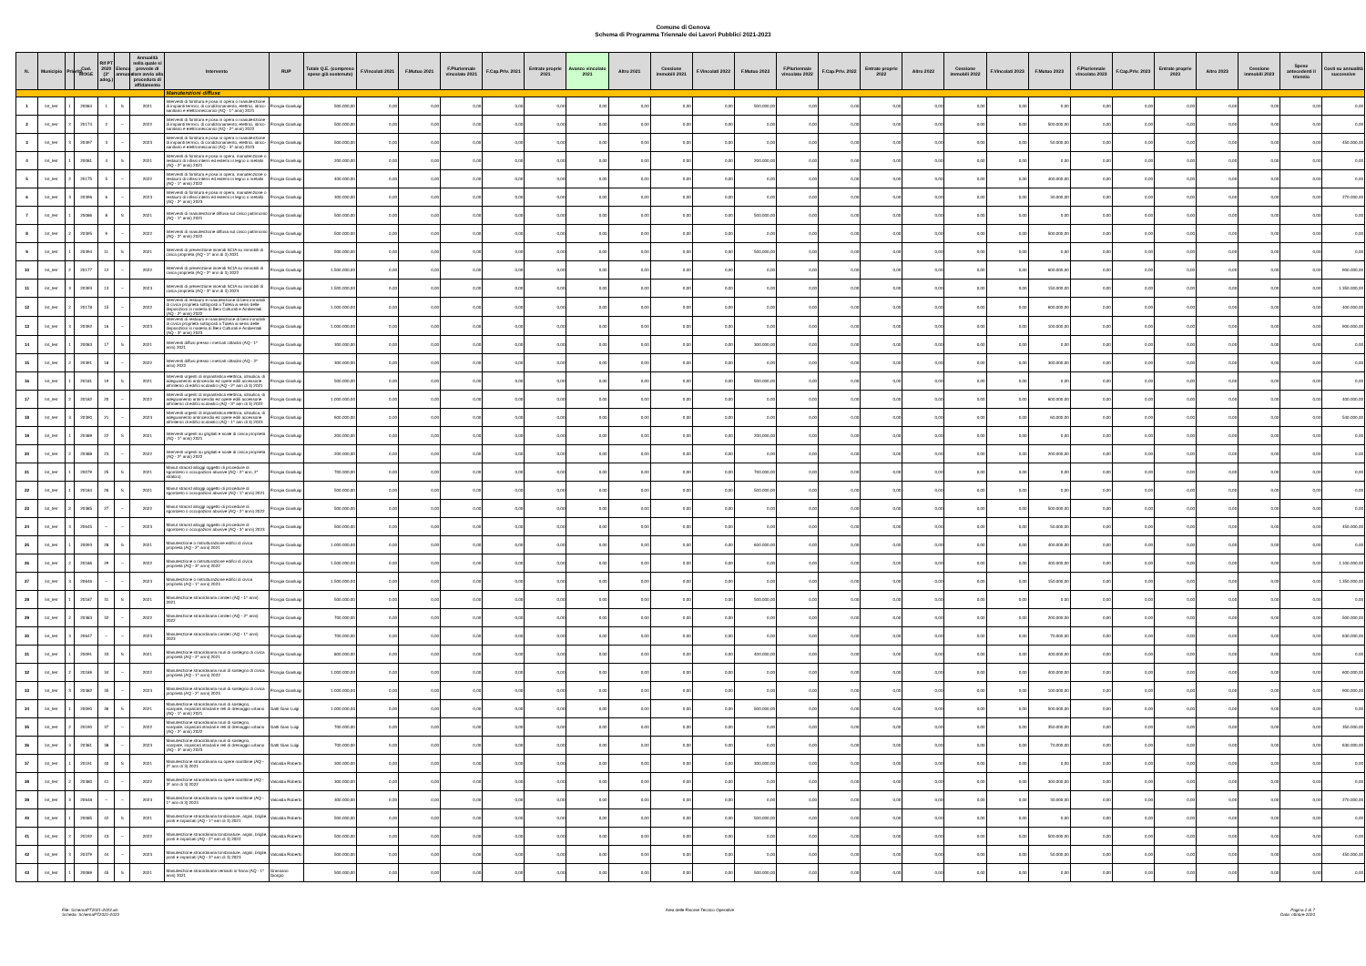Comune di Genova
Schema di Programma Triennale dei Lavori Pubblici 2021-2023
| N. | Municipio | Priorità | Cod. MOGE | Rif PT 2020 (3° adeg.) | Elenco annuale | Annualità nella quale si prevede di dare avvio alla procedura di affidamento | Intervento | RUP | Totale Q.E. (compreso spese già sostenute) | F.Vincolati 2021 | F.Mutuo 2021 | F.Pluriennale vincolato 2021 | F.Cap.Priv. 2021 | Entrate proprie 2021 | Avanzo vincolato 2021 | Altro 2021 | Cessione immobili 2021 | F.Vincolati 2022 | F.Mutuo 2022 | F.Pluriennale vincolato 2022 | F.Cap.Priv. 2022 | Entrate proprie 2022 | Altro 2022 | Cessione immobili 2022 | F.Vincolati 2023 | F.Mutuo 2023 | F.Pluriennale vincolato 2023 | F.Cap.Priv. 2023 | Entrate proprie 2023 | Altro 2023 | Cessione immobili 2023 | Spese antecedenti il triennio | Costi su annualità successive |
| --- | --- | --- | --- | --- | --- | --- | --- | --- | --- | --- | --- | --- | --- | --- | --- | --- | --- | --- | --- | --- | --- | --- | --- | --- | --- | --- | --- | --- | --- | --- | --- | --- | --- |
| | | | | | | | Manutenzioni diffuse | | | | | | | | | | | | | | | | | | | | | | | | | | |
| 1 | Int_terr | 1 | 20084 | 1 | S | 2021 | Interventi di fornitura e posa in opera o manutenzione di impianti termici, di condizionamento, elettrici, idrico-sanitario e elettromeccanici (AQ - 1^ anni) 2021 | Frongia Gianluigi | 500.000,00 | 0,00 | 0,00 | 0,00 | 0,00 | 0,00 | 0,00 | 0,00 | 0,00 | 0,00 | 500.000,00 | 0,00 | 0,00 | 0,00 | 0,00 | 0,00 | 0,00 | 0,00 | 0,00 | 0,00 | 0,00 | 0,00 | 0,00 | 0,00 | 0,00 |
| 2 | Int_terr | 2 | 20174 | 2 | -- | 2022 | Interventi di fornitura e posa in opera o manutenzione di impianti termici, di condizionamento, elettrici, idrico-sanitario e elettromeccanici (AQ - 2^ anni) 2022 | Frongia Gianluigi | 500.000,00 | 0,00 | 0,00 | 0,00 | 0,00 | 0,00 | 0,00 | 0,00 | 0,00 | 0,00 | 0,00 | 0,00 | 0,00 | 0,00 | 0,00 | 0,00 | 0,00 | 500.000,00 | 0,00 | 0,00 | 0,00 | 0,00 | 0,00 | 0,00 | 0,00 |
| 3 | Int_terr | 3 | 20397 | 3 | -- | 2023 | Interventi di fornitura e posa in opera o manutenzione di impianti termici, di condizionamento, elettrici, idrico-sanitario e elettromeccanici (AQ - 3^ anni) 2023 | Frongia Gianluigi | 500.000,00 | 0,00 | 0,00 | 0,00 | 0,00 | 0,00 | 0,00 | 0,00 | 0,00 | 0,00 | 0,00 | 0,00 | 0,00 | 0,00 | 0,00 | 0,00 | 0,00 | 50.000,00 | 0,00 | 0,00 | 0,00 | 0,00 | 0,00 | 0,00 | 450.000,00 |
| 4 | Int_terr | 1 | 20081 | 4 | S | 2021 | Interventi di fornitura e posa in opera, manutenzione o restauro di infissi interni ed esterni in legno o metallo (AQ - 2^ anni) 2021 | Frongia Gianluigi | 200.000,00 | 0,00 | 0,00 | 0,00 | 0,00 | 0,00 | 0,00 | 0,00 | 0,00 | 0,00 | 200.000,00 | 0,00 | 0,00 | 0,00 | 0,00 | 0,00 | 0,00 | 0,00 | 0,00 | 0,00 | 0,00 | 0,00 | 0,00 | 0,00 | 0,00 |
| 5 | Int_terr | 2 | 20175 | 5 | -- | 2022 | Interventi di fornitura e posa in opera, manutenzione o restauro di infissi interni ed esterni in legno o metallo (AQ - 1^ anni) 2022 | Frongia Gianluigi | 400.000,00 | 0,00 | 0,00 | 0,00 | 0,00 | 0,00 | 0,00 | 0,00 | 0,00 | 0,00 | 0,00 | 0,00 | 0,00 | 0,00 | 0,00 | 0,00 | 0,00 | 400.000,00 | 0,00 | 0,00 | 0,00 | 0,00 | 0,00 | 0,00 | 0,00 |
| 6 | Int_terr | 3 | 20396 | 6 | -- | 2023 | Interventi di fornitura e posa in opera, manutenzione o restauro di infissi interni ed esterni in legno o metallo (AQ - 2^ anni) 2023 | Frongia Gianluigi | 300.000,00 | 0,00 | 0,00 | 0,00 | 0,00 | 0,00 | 0,00 | 0,00 | 0,00 | 0,00 | 0,00 | 0,00 | 0,00 | 0,00 | 0,00 | 0,00 | 0,00 | 30.000,00 | 0,00 | 0,00 | 0,00 | 0,00 | 0,00 | 0,00 | 270.000,00 |
| 7 | Int_terr | 1 | 20086 | 8 | S | 2021 | Interventi di manutenzione diffusa sul civico patrimonio (AQ - 1^ anni) 2021 | Frongia Gianluigi | 500.000,00 | 0,00 | 0,00 | 0,00 | 0,00 | 0,00 | 0,00 | 0,00 | 0,00 | 0,00 | 500.000,00 | 0,00 | 0,00 | 0,00 | 0,00 | 0,00 | 0,00 | 0,00 | 0,00 | 0,00 | 0,00 | 0,00 | 0,00 | 0,00 | 0,00 |
| 8 | Int_terr | 2 | 20395 | 9 | -- | 2022 | Interventi di manutenzione diffusa sul civico patrimonio (AQ - 2^ anni) 2022 | Frongia Gianluigi | 500.000,00 | 0,00 | 0,00 | 0,00 | 0,00 | 0,00 | 0,00 | 0,00 | 0,00 | 0,00 | 0,00 | 0,00 | 0,00 | 0,00 | 0,00 | 0,00 | 0,00 | 500.000,00 | 0,00 | 0,00 | 0,00 | 0,00 | 0,00 | 0,00 | 0,00 |
| 9 | Int_terr | 1 | 20394 | 11 | S | 2021 | Interventi di prevenzione incendi SCIA su immobili di civica proprietà (AQ - 1^ ann di 3) 2021 | Frongia Gianluigi | 500.000,00 | 0,00 | 0,00 | 0,00 | 0,00 | 0,00 | 0,00 | 0,00 | 0,00 | 0,00 | 500.000,00 | 0,00 | 0,00 | 0,00 | 0,00 | 0,00 | 0,00 | 0,00 | 0,00 | 0,00 | 0,00 | 0,00 | 0,00 | 0,00 | 0,00 |
| 10 | Int_terr | 2 | 20177 | 12 | -- | 2022 | Interventi di prevenzione incendi SCIA su immobili di civica proprietà (AQ - 2^ ann di 3) 2022 | Frongia Gianluigi | 1.500.000,00 | 0,00 | 0,00 | 0,00 | 0,00 | 0,00 | 0,00 | 0,00 | 0,00 | 0,00 | 0,00 | 0,00 | 0,00 | 0,00 | 0,00 | 0,00 | 0,00 | 600.000,00 | 0,00 | 0,00 | 0,00 | 0,00 | 0,00 | 0,00 | 900.000,00 |
| 11 | Int_terr | 3 | 20393 | 13 | -- | 2023 | Interventi di prevenzione incendi SCIA su immobili di civica proprietà (AQ - 3^ ann di 3) 2023 | Frongia Gianluigi | 1.500.000,00 | 0,00 | 0,00 | 0,00 | 0,00 | 0,00 | 0,00 | 0,00 | 0,00 | 0,00 | 0,00 | 0,00 | 0,00 | 0,00 | 0,00 | 0,00 | 0,00 | 150.000,00 | 0,00 | 0,00 | 0,00 | 0,00 | 0,00 | 0,00 | 1.350.000,00 |
| 12 | Int_terr | 2 | 20178 | 15 | -- | 2022 | Interventi di restauro e manutenzione di beni immobili di civica proprietà sottoposti a Tutela ai sensi delle disposizioni in materia di Beni Culturali e Ambientali (AQ - 2^ anni) 2022 | Frongia Gianluigi | 1.000.000,00 | 0,00 | 0,00 | 0,00 | 0,00 | 0,00 | 0,00 | 0,00 | 0,00 | 0,00 | 0,00 | 0,00 | 0,00 | 0,00 | 0,00 | 0,00 | 0,00 | 600.000,00 | 0,00 | 0,00 | 0,00 | 0,00 | 0,00 | 0,00 | 400.000,00 |
| 13 | Int_terr | 3 | 20392 | 16 | -- | 2023 | Interventi di restauro e manutenzione di beni immobili di civica proprietà sottoposti a Tutela ai sensi delle disposizioni in materia di Beni Culturali e Ambientali (AQ - 3^ anni) 2023 | Frongia Gianluigi | 1.000.000,00 | 0,00 | 0,00 | 0,00 | 0,00 | 0,00 | 0,00 | 0,00 | 0,00 | 0,00 | 0,00 | 0,00 | 0,00 | 0,00 | 0,00 | 0,00 | 0,00 | 100.000,00 | 0,00 | 0,00 | 0,00 | 0,00 | 0,00 | 0,00 | 900.000,00 |
| 14 | Int_terr | 1 | 20083 | 17 | S | 2021 | Interventi diffusi presso i mercati cittadini (AQ - 1^ anni) 2021 | Frongia Gianluigi | 300.000,00 | 0,00 | 0,00 | 0,00 | 0,00 | 0,00 | 0,00 | 0,00 | 0,00 | 0,00 | 300.000,00 | 0,00 | 0,00 | 0,00 | 0,00 | 0,00 | 0,00 | 0,00 | 0,00 | 0,00 | 0,00 | 0,00 | 0,00 | 0,00 | 0,00 |
| 15 | Int_terr | 2 | 20391 | 18 | -- | 2022 | Interventi diffusi presso i mercati cittadini (AQ - 2^ anni) 2022 | Frongia Gianluigi | 300.000,00 | 0,00 | 0,00 | 0,00 | 0,00 | 0,00 | 0,00 | 0,00 | 0,00 | 0,00 | 0,00 | 0,00 | 0,00 | 0,00 | 0,00 | 0,00 | 0,00 | 300.000,00 | 0,00 | 0,00 | 0,00 | 0,00 | 0,00 | 0,00 | 0,00 |
| 16 | Int_terr | 1 | 20181 | 19 | S | 2021 | Interventi urgenti di impiantistica elettrica, idraulica, di adeguamento antincendio ed opere edili accessorie all'interno di edifici scolastici (AQ - 2^ ann di 3) 2021 | Frongia Gianluigi | 500.000,00 | 0,00 | 0,00 | 0,00 | 0,00 | 0,00 | 0,00 | 0,00 | 0,00 | 0,00 | 500.000,00 | 0,00 | 0,00 | 0,00 | 0,00 | 0,00 | 0,00 | 0,00 | 0,00 | 0,00 | 0,00 | 0,00 | 0,00 | 0,00 | 0,00 |
| 17 | Int_terr | 2 | 20182 | 20 | -- | 2022 | Interventi urgenti di impiantistica elettrica, idraulica, di adeguamento antincendio ed opere edili accessorie all'interno di edifici scolastici (AQ - 3^ ann di 3) 2022 | Frongia Gianluigi | 1.000.000,00 | 0,00 | 0,00 | 0,00 | 0,00 | 0,00 | 0,00 | 0,00 | 0,00 | 0,00 | 0,00 | 0,00 | 0,00 | 0,00 | 0,00 | 0,00 | 0,00 | 600.000,00 | 0,00 | 0,00 | 0,00 | 0,00 | 0,00 | 0,00 | 400.000,00 |
| 18 | Int_terr | 3 | 20390 | 21 | -- | 2023 | Interventi urgenti di impiantistica elettrica, idraulica, di adeguamento antincendio ed opere edili accessorie all'interno di edifici scolastici (AQ - 1^ ann di 3) 2023 | Frongia Gianluigi | 600.000,00 | 0,00 | 0,00 | 0,00 | 0,00 | 0,00 | 0,00 | 0,00 | 0,00 | 0,00 | 0,00 | 0,00 | 0,00 | 0,00 | 0,00 | 0,00 | 0,00 | 60.000,00 | 0,00 | 0,00 | 0,00 | 0,00 | 0,00 | 0,00 | 540.000,00 |
| 19 | Int_terr | 1 | 20389 | 22 | S | 2021 | Interventi urgenti su grigliati e scale di civica proprietà (AQ - 1^ anni) 2021 | Frongia Gianluigi | 200.000,00 | 0,00 | 0,00 | 0,00 | 0,00 | 0,00 | 0,00 | 0,00 | 0,00 | 0,00 | 200.000,00 | 0,00 | 0,00 | 0,00 | 0,00 | 0,00 | 0,00 | 0,00 | 0,00 | 0,00 | 0,00 | 0,00 | 0,00 | 0,00 | 0,00 |
| 20 | Int_terr | 2 | 20388 | 23 | -- | 2022 | Interventi urgenti su grigliati e scale di civica proprietà (AQ - 2^ anni) 2022 | Frongia Gianluigi | 200.000,00 | 0,00 | 0,00 | 0,00 | 0,00 | 0,00 | 0,00 | 0,00 | 0,00 | 0,00 | 0,00 | 0,00 | 0,00 | 0,00 | 0,00 | 0,00 | 0,00 | 200.000,00 | 0,00 | 0,00 | 0,00 | 0,00 | 0,00 | 0,00 | 0,00 |
| 21 | Int_terr | 1 | 20079 | 25 | S | 2021 | Manut straord alloggi oggetto di procedure di sgombero o occupazioni abusive (AQ - 2^ ann, 2° stralcio) | Frongia Gianluigi | 700.000,00 | 0,00 | 0,00 | 0,00 | 0,00 | 0,00 | 0,00 | 0,00 | 0,00 | 0,00 | 700.000,00 | 0,00 | 0,00 | 0,00 | 0,00 | 0,00 | 0,00 | 0,00 | 0,00 | 0,00 | 0,00 | 0,00 | 0,00 | 0,00 | 0,00 |
| 22 | Int_terr | 1 | 20184 | 26 | S | 2021 | Manut straord alloggi oggetto di procedure di sgombero o occupazioni abusive (AQ - 1^ anni) 2021 | Frongia Gianluigi | 500.000,00 | 0,00 | 0,00 | 0,00 | 0,00 | 0,00 | 0,00 | 0,00 | 0,00 | 0,00 | 500.000,00 | 0,00 | 0,00 | 0,00 | 0,00 | 0,00 | 0,00 | 0,00 | 0,00 | 0,00 | 0,00 | 0,00 | 0,00 | 0,00 | 0,00 |
| 23 | Int_terr | 2 | 20385 | 27 | -- | 2022 | Manut straord alloggi oggetto di procedure di sgombero o occupazioni abusive (AQ - 2^ anni) 2022 | Frongia Gianluigi | 500.000,00 | 0,00 | 0,00 | 0,00 | 0,00 | 0,00 | 0,00 | 0,00 | 0,00 | 0,00 | 0,00 | 0,00 | 0,00 | 0,00 | 0,00 | 0,00 | 0,00 | 500.000,00 | 0,00 | 0,00 | 0,00 | 0,00 | 0,00 | 0,00 | 0,00 |
| 24 | Int_terr | 3 | 20645 | -- | -- | 2023 | Manut straord alloggi oggetto di procedure di sgombero o occupazioni abusive (AQ - 3^ anni) 2023 | Frongia Gianluigi | 500.000,00 | 0,00 | 0,00 | 0,00 | 0,00 | 0,00 | 0,00 | 0,00 | 0,00 | 0,00 | 0,00 | 0,00 | 0,00 | 0,00 | 0,00 | 0,00 | 0,00 | 50.000,00 | 0,00 | 0,00 | 0,00 | 0,00 | 0,00 | 0,00 | 450.000,00 |
| 25 | Int_terr | 1 | 20093 | 28 | S | 2021 | Manutenzione o ristrutturazione edifici di civica proprietà (AQ - 2^ anni) 2021 | Frongia Gianluigi | 1.000.000,00 | 0,00 | 0,00 | 0,00 | 0,00 | 0,00 | 0,00 | 0,00 | 0,00 | 0,00 | 600.000,00 | 0,00 | 0,00 | 0,00 | 0,00 | 0,00 | 0,00 | 400.000,00 | 0,00 | 0,00 | 0,00 | 0,00 | 0,00 | 0,00 | 0,00 |
| 26 | Int_terr | 2 | 20186 | 29 | -- | 2022 | Manutenzione o ristrutturazione edifici di civica proprietà (AQ - 3^ anni) 2022 | Frongia Gianluigi | 1.500.000,00 | 0,00 | 0,00 | 0,00 | 0,00 | 0,00 | 0,00 | 0,00 | 0,00 | 0,00 | 0,00 | 0,00 | 0,00 | 0,00 | 0,00 | 0,00 | 0,00 | 400.000,00 | 0,00 | 0,00 | 0,00 | 0,00 | 0,00 | 0,00 | 1.100.000,00 |
| 27 | Int_terr | 3 | 20646 | -- | -- | 2023 | Manutenzione o ristrutturazione edifici di civica proprietà (AQ - 1^ anni) 2023 | Frongia Gianluigi | 1.500.000,00 | 0,00 | 0,00 | 0,00 | 0,00 | 0,00 | 0,00 | 0,00 | 0,00 | 0,00 | 0,00 | 0,00 | 0,00 | 0,00 | 0,00 | 0,00 | 0,00 | 150.000,00 | 0,00 | 0,00 | 0,00 | 0,00 | 0,00 | 0,00 | 1.350.000,00 |
| 28 | Int_terr | 1 | 20187 | 31 | S | 2021 | Manutenzione straordinaria cimiteri (AQ - 1^ anni) 2021 | Frongia Gianluigi | 500.000,00 | 0,00 | 0,00 | 0,00 | 0,00 | 0,00 | 0,00 | 0,00 | 0,00 | 0,00 | 500.000,00 | 0,00 | 0,00 | 0,00 | 0,00 | 0,00 | 0,00 | 0,00 | 0,00 | 0,00 | 0,00 | 0,00 | 0,00 | 0,00 | 0,00 |
| 29 | Int_terr | 2 | 20383 | 32 | -- | 2022 | Manutenzione straordinaria cimiteri (AQ - 2^ anni) 2022 | Frongia Gianluigi | 700.000,00 | 0,00 | 0,00 | 0,00 | 0,00 | 0,00 | 0,00 | 0,00 | 0,00 | 0,00 | 0,00 | 0,00 | 0,00 | 0,00 | 0,00 | 0,00 | 0,00 | 200.000,00 | 0,00 | 0,00 | 0,00 | 0,00 | 0,00 | 0,00 | 500.000,00 |
| 30 | Int_terr | 3 | 20647 | -- | -- | 2023 | Manutenzione straordinaria cimiteri (AQ - 1^ anni) 2023 | Frongia Gianluigi | 700.000,00 | 0,00 | 0,00 | 0,00 | 0,00 | 0,00 | 0,00 | 0,00 | 0,00 | 0,00 | 0,00 | 0,00 | 0,00 | 0,00 | 0,00 | 0,00 | 0,00 | 70.000,00 | 0,00 | 0,00 | 0,00 | 0,00 | 0,00 | 0,00 | 630.000,00 |
| 31 | Int_terr | 1 | 20091 | 33 | S | 2021 | Manutenzione straordinaria muri di sostegno di civica proprietà (AQ - 2^ anni) 2021 | Frongia Gianluigi | 800.000,00 | 0,00 | 0,00 | 0,00 | 0,00 | 0,00 | 0,00 | 0,00 | 0,00 | 0,00 | 400.000,00 | 0,00 | 0,00 | 0,00 | 0,00 | 0,00 | 0,00 | 400.000,00 | 0,00 | 0,00 | 0,00 | 0,00 | 0,00 | 0,00 | 0,00 |
| 32 | Int_terr | 2 | 20189 | 34 | -- | 2022 | Manutenzione straordinaria muri di sostegno di civica proprietà (AQ - 1^ anni) 2022 | Frongia Gianluigi | 1.000.000,00 | 0,00 | 0,00 | 0,00 | 0,00 | 0,00 | 0,00 | 0,00 | 0,00 | 0,00 | 0,00 | 0,00 | 0,00 | 0,00 | 0,00 | 0,00 | 0,00 | 400.000,00 | 0,00 | 0,00 | 0,00 | 0,00 | 0,00 | 0,00 | 600.000,00 |
| 33 | Int_terr | 3 | 20382 | 35 | -- | 2023 | Manutenzione straordinaria muri di sostegno di civica proprietà (AQ - 2^ anni) 2023 | Frongia Gianluigi | 1.000.000,00 | 0,00 | 0,00 | 0,00 | 0,00 | 0,00 | 0,00 | 0,00 | 0,00 | 0,00 | 0,00 | 0,00 | 0,00 | 0,00 | 0,00 | 0,00 | 0,00 | 100.000,00 | 0,00 | 0,00 | 0,00 | 0,00 | 0,00 | 0,00 | 900.000,00 |
| 34 | Int_terr | 1 | 20090 | 36 | S | 2021 | Manutenzione straordinaria muri di sostegno, scarpate, impalcati stradali e reti di drenaggio urbano (AQ - 1^ anni) 2021 | Gatti Gian Luigi | 1.000.000,00 | 0,00 | 0,00 | 0,00 | 0,00 | 0,00 | 0,00 | 0,00 | 0,00 | 0,00 | 500.000,00 | 0,00 | 0,00 | 0,00 | 0,00 | 0,00 | 0,00 | 500.000,00 | 0,00 | 0,00 | 0,00 | 0,00 | 0,00 | 0,00 | 0,00 |
| 35 | Int_terr | 2 | 20190 | 37 | -- | 2022 | Manutenzione straordinaria muri di sostegno, scarpate, impalcati stradali e reti di drenaggio urbano (AQ - 2^ anni) 2022 | Gatti Gian Luigi | 700.000,00 | 0,00 | 0,00 | 0,00 | 0,00 | 0,00 | 0,00 | 0,00 | 0,00 | 0,00 | 0,00 | 0,00 | 0,00 | 0,00 | 0,00 | 0,00 | 0,00 | 350.000,00 | 0,00 | 0,00 | 0,00 | 0,00 | 0,00 | 0,00 | 350.000,00 |
| 36 | Int_terr | 3 | 20381 | 38 | -- | 2023 | Manutenzione straordinaria muri di sostegno, scarpate, impalcati stradali e reti di drenaggio urbano (AQ - 3^ anni) 2023 | Gatti Gian Luigi | 700.000,00 | 0,00 | 0,00 | 0,00 | 0,00 | 0,00 | 0,00 | 0,00 | 0,00 | 0,00 | 0,00 | 0,00 | 0,00 | 0,00 | 0,00 | 0,00 | 0,00 | 70.000,00 | 0,00 | 0,00 | 0,00 | 0,00 | 0,00 | 0,00 | 630.000,00 |
| 37 | Int_terr | 1 | 20191 | 40 | S | 2021 | Manutenzione straordinaria su opere marittime (AQ - 2^ ann di 3) 2021 | Valcalda Roberto | 300.000,00 | 0,00 | 0,00 | 0,00 | 0,00 | 0,00 | 0,00 | 0,00 | 0,00 | 0,00 | 300.000,00 | 0,00 | 0,00 | 0,00 | 0,00 | 0,00 | 0,00 | 0,00 | 0,00 | 0,00 | 0,00 | 0,00 | 0,00 | 0,00 | 0,00 |
| 38 | Int_terr | 2 | 20380 | 41 | -- | 2022 | Manutenzione straordinaria su opere marittime (AQ - 3^ ann di 3) 2022 | Valcalda Roberto | 300.000,00 | 0,00 | 0,00 | 0,00 | 0,00 | 0,00 | 0,00 | 0,00 | 0,00 | 0,00 | 0,00 | 0,00 | 0,00 | 0,00 | 0,00 | 0,00 | 0,00 | 300.000,00 | 0,00 | 0,00 | 0,00 | 0,00 | 0,00 | 0,00 | 0,00 |
| 39 | Int_terr | 3 | 20648 | -- | -- | 2023 | Manutenzione straordinaria su opere marittime (AQ - 1^ ann di 3) 2023 | Valcalda Roberto | 300.000,00 | 0,00 | 0,00 | 0,00 | 0,00 | 0,00 | 0,00 | 0,00 | 0,00 | 0,00 | 0,00 | 0,00 | 0,00 | 0,00 | 0,00 | 0,00 | 0,00 | 30.000,00 | 0,00 | 0,00 | 0,00 | 0,00 | 0,00 | 0,00 | 270.000,00 |
| 40 | Int_terr | 1 | 20085 | 42 | S | 2021 | Manutenzione straordinaria tombinature, argini, briglie, ponti e impalcati (AQ - 1^ ann di 3) 2021 | Valcalda Roberto | 500.000,00 | 0,00 | 0,00 | 0,00 | 0,00 | 0,00 | 0,00 | 0,00 | 0,00 | 0,00 | 500.000,00 | 0,00 | 0,00 | 0,00 | 0,00 | 0,00 | 0,00 | 0,00 | 0,00 | 0,00 | 0,00 | 0,00 | 0,00 | 0,00 | 0,00 |
| 41 | Int_terr | 2 | 20192 | 43 | -- | 2022 | Manutenzione straordinaria tombinature, argini, briglie, ponti e impalcati (AQ - 2^ ann di 3) 2022 | Valcalda Roberto | 500.000,00 | 0,00 | 0,00 | 0,00 | 0,00 | 0,00 | 0,00 | 0,00 | 0,00 | 0,00 | 0,00 | 0,00 | 0,00 | 0,00 | 0,00 | 0,00 | 0,00 | 500.000,00 | 0,00 | 0,00 | 0,00 | 0,00 | 0,00 | 0,00 | 0,00 |
| 42 | Int_terr | 3 | 20379 | 44 | -- | 2023 | Manutenzione straordinaria tombinature, argini, briglie, ponti e impalcati (AQ - 3^ ann di 3) 2023 | Valcalda Roberto | 500.000,00 | 0,00 | 0,00 | 0,00 | 0,00 | 0,00 | 0,00 | 0,00 | 0,00 | 0,00 | 0,00 | 0,00 | 0,00 | 0,00 | 0,00 | 0,00 | 0,00 | 50.000,00 | 0,00 | 0,00 | 0,00 | 0,00 | 0,00 | 0,00 | 450.000,00 |
| 43 | Int_terr | 1 | 20089 | 45 | S | 2021 | Manutenzione straordinaria versanti in frana (AQ - 1^ anni) 2021 | Grassano Giorgio | 500.000,00 | 0,00 | 0,00 | 0,00 | 0,00 | 0,00 | 0,00 | 0,00 | 0,00 | 0,00 | 500.000,00 | 0,00 | 0,00 | 0,00 | 0,00 | 0,00 | 0,00 | 0,00 | 0,00 | 0,00 | 0,00 | 0,00 | 0,00 | 0,00 | 0,00 |
File: SchemaPT2021-2023.xls
Scheda: SchemaPT2021-2023
Area delle Risorse Tecnico Operative
Pagina 2 di 7
Data: ottobre 2020